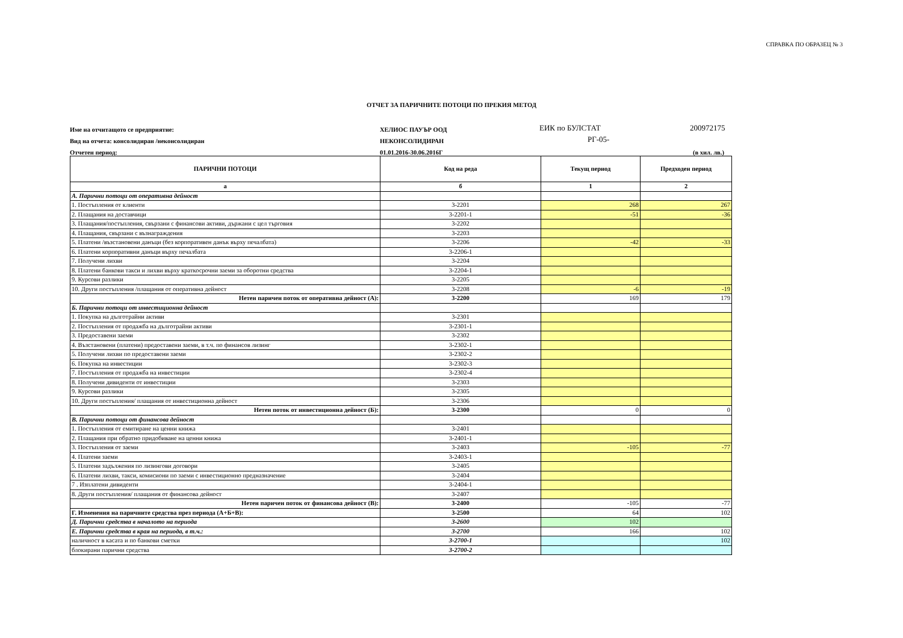СПРАВКА ПО ОБРАЗЕЦ № 3
ОТЧЕТ ЗА ПАРИЧНИТЕ ПОТОЦИ ПО ПРЕКИЯ МЕТОД
Име на отчитащото се предприятие: ХЕЛИОС ПАУЪР ООД ЕИК по БУЛСТАТ 200972175
Вид на отчета: консолидиран /неконсолидиран НЕКОНСОЛИДИРАН РГ-05-
Отчетен период: 01.01.2016-30.06.2016Г (в хил. лв.)
| ПАРИЧНИ ПОТОЦИ | Код на реда | Текущ период | Предходен период |
| --- | --- | --- | --- |
| а | б | 1 | 2 |
| А. Парични потоци от оперативна дейност | | | |
| 1. Постъпления от клиенти | 3-2201 | 268 | 267 |
| 2. Плащания на доставчици | 3-2201-1 | -51 | -36 |
| 3. Плащания/постъпления, свързани с финансови активи, държани с цел търговия | 3-2202 | | |
| 4. Плащания, свързани с възнаграждения | 3-2203 | | |
| 5. Платени /възстановени данъци (без корпоративен данък върху печалбата) | 3-2206 | -42 | -33 |
| 6. Платени корпоративни данъци върху печалбата | 3-2206-1 | | |
| 7. Получени лихви | 3-2204 | | |
| 8. Платени банкови такси и лихви върху краткосрочни заеми за оборотни средства | 3-2204-1 | | |
| 9. Курсови разлики | 3-2205 | | |
| 10. Други постъпления /плащания от оперативна дейност | 3-2208 | -6 | -19 |
| Нетен паричен поток от оперативна дейност (А): | 3-2200 | 169 | 179 |
| Б. Парични потоци от инвестиционна дейност | | | |
| 1. Покупка на дълготрайни активи | 3-2301 | | |
| 2. Постъпления от продажба на дълготрайни активи | 3-2301-1 | | |
| 3. Предоставени заеми | 3-2302 | | |
| 4. Възстановени (платени) предоставени заеми, в т.ч. по финансов лизинг | 3-2302-1 | | |
| 5. Получени лихви по предоставени заеми | 3-2302-2 | | |
| 6. Покупка на инвестиции | 3-2302-3 | | |
| 7. Постъпления от продажба на инвестиции | 3-2302-4 | | |
| 8. Получени дивиденти от инвестиции | 3-2303 | | |
| 9. Курсови разлики | 3-2305 | | |
| 10. Други постъпления/ плащания от инвестиционна дейност | 3-2306 | | |
| Нетен поток от инвестиционна дейност (Б): | 3-2300 | 0 | 0 |
| В. Парични потоци от финансова дейност | | | |
| 1. Постъпления от емитиране на ценни книжа | 3-2401 | | |
| 2. Плащания при обратно придобиване на ценни книжа | 3-2401-1 | | |
| 3. Постъпления от заеми | 3-2403 | -105 | -77 |
| 4. Платени заеми | 3-2403-1 | | |
| 5. Платени задължения по лизингови договори | 3-2405 | | |
| 6. Платени лихви, такси, комисиони по заеми с инвестиционно предназначение | 3-2404 | | |
| 7 . Изплатени дивиденти | 3-2404-1 | | |
| 8. Други постъпления/ плащания от финансова дейност | 3-2407 | | |
| Нетен паричен поток от финансова дейност (В): | 3-2400 | -105 | -77 |
| Г. Изменения на паричните средства през периода (А+Б+В): | 3-2500 | 64 | 102 |
| Д. Парични средства в началото на периода | 3-2600 | 102 | |
| Е. Парични средства в края на периода, в т.ч.: | 3-2700 | 166 | 102 |
| наличност в касата и по банкови сметки | 3-2700-1 | | 102 |
| блокирани парични средства | 3-2700-2 | | |